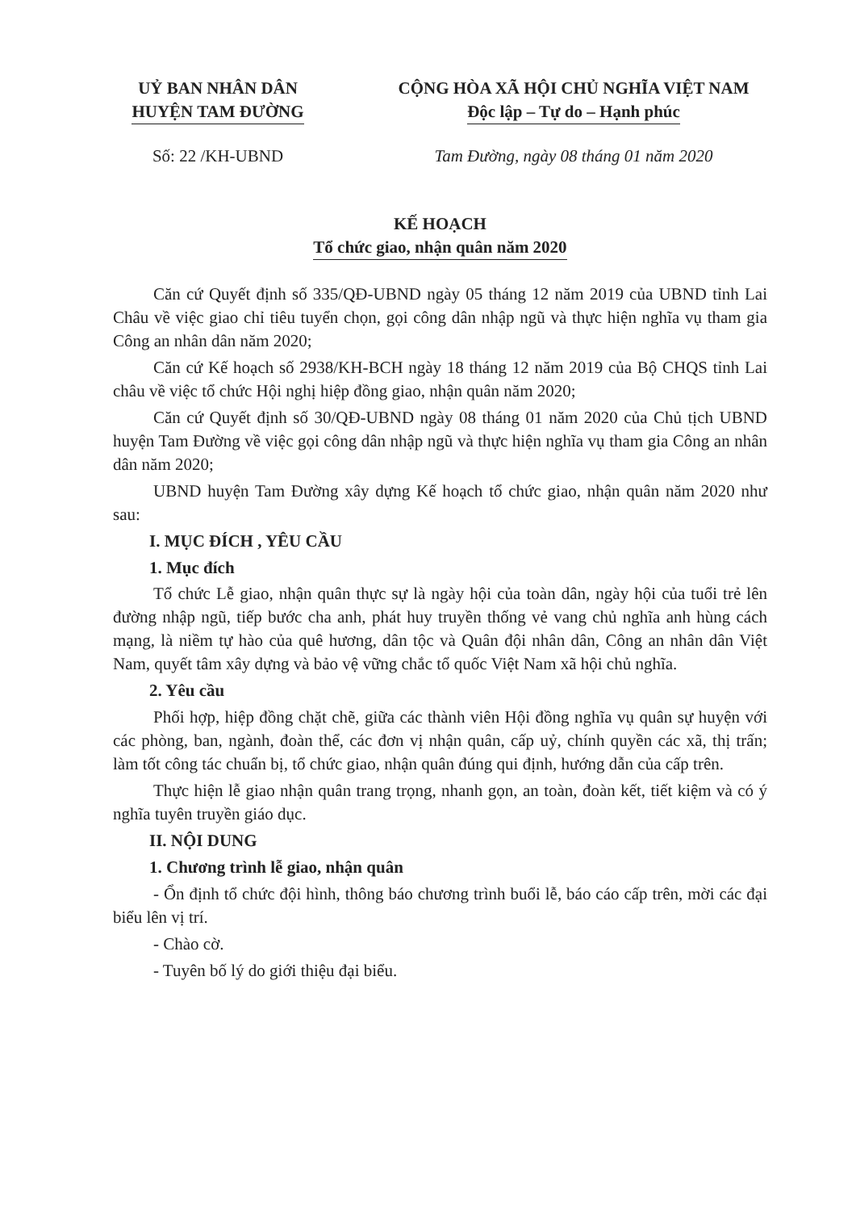UỶ BAN NHÂN DÂN
HUYỆN TAM ĐƯỜNG
CỘNG HÒA XÃ HỘI CHỦ NGHĨA VIỆT NAM
Độc lập – Tự do – Hạnh phúc
Số: 22 /KH-UBND Tam Đường, ngày 08 tháng 01 năm 2020
KẾ HOẠCH
Tổ chức giao, nhận quân năm 2020
Căn cứ Quyết định số 335/QĐ-UBND ngày 05 tháng 12 năm 2019 của UBND tỉnh Lai Châu về việc giao chỉ tiêu tuyển chọn, gọi công dân nhập ngũ và thực hiện nghĩa vụ tham gia Công an nhân dân năm 2020;
Căn cứ Kế hoạch số 2938/KH-BCH ngày 18 tháng 12 năm 2019 của Bộ CHQS tỉnh Lai châu về việc tổ chức Hội nghị hiệp đồng giao, nhận quân năm 2020;
Căn cứ Quyết định số 30/QĐ-UBND ngày 08 tháng 01 năm 2020 của Chủ tịch UBND huyện Tam Đường về việc gọi công dân nhập ngũ và thực hiện nghĩa vụ tham gia Công an nhân dân năm 2020;
UBND huyện Tam Đường xây dựng Kế hoạch tổ chức giao, nhận quân năm 2020 như sau:
I. MỤC ĐÍCH , YÊU CẦU
1. Mục đích
Tổ chức Lễ giao, nhận quân thực sự là ngày hội của toàn dân, ngày hội của tuổi trẻ lên đường nhập ngũ, tiếp bước cha anh, phát huy truyền thống vẻ vang chủ nghĩa anh hùng cách mạng, là niềm tự hào của quê hương, dân tộc và Quân đội nhân dân, Công an nhân dân Việt Nam, quyết tâm xây dựng và bảo vệ vững chắc tổ quốc Việt Nam xã hội chủ nghĩa.
2. Yêu cầu
Phối hợp, hiệp đồng chặt chẽ, giữa các thành viên Hội đồng nghĩa vụ quân sự huyện với các phòng, ban, ngành, đoàn thể, các đơn vị nhận quân, cấp uỷ, chính quyền các xã, thị trấn; làm tốt công tác chuẩn bị, tổ chức giao, nhận quân đúng qui định, hướng dẫn của cấp trên.
Thực hiện lễ giao nhận quân trang trọng, nhanh gọn, an toàn, đoàn kết, tiết kiệm và có ý nghĩa tuyên truyền giáo dục.
II. NỘI DUNG
1. Chương trình lễ giao, nhận quân
- Ổn định tổ chức đội hình, thông báo chương trình buổi lễ, báo cáo cấp trên, mời các đại biểu lên vị trí.
- Chào cờ.
- Tuyên bố lý do giới thiệu đại biểu.